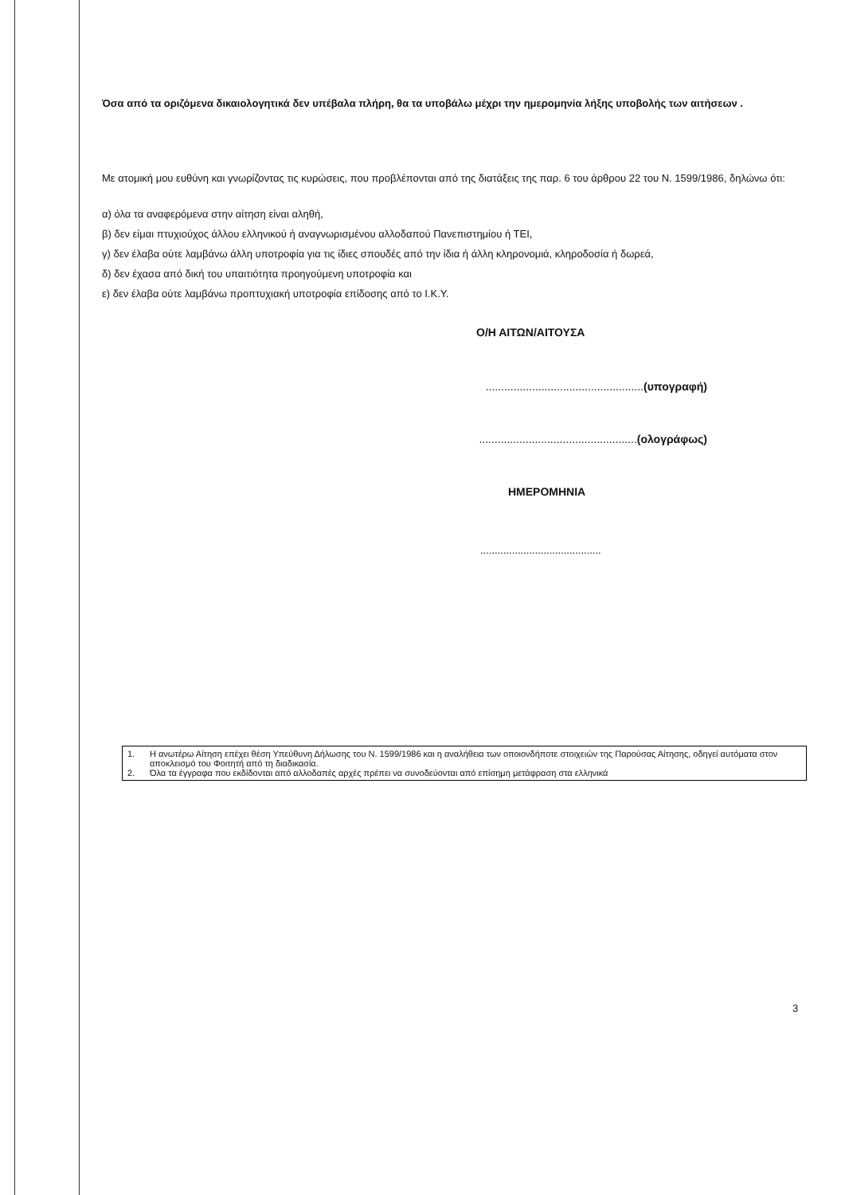Όσα από τα οριζόμενα δικαιολογητικά δεν υπέβαλα πλήρη, θα τα υποβάλω μέχρι την ημερομηνία λήξης υποβολής των αιτήσεων .
Με ατομική μου ευθύνη και γνωρίζοντας τις κυρώσεις, που προβλέπονται από της διατάξεις της παρ. 6 του άρθρου 22 του Ν. 1599/1986, δηλώνω ότι:
α) όλα τα αναφερόμενα στην αίτηση είναι αληθή,
β) δεν είμαι πτυχιούχος άλλου ελληνικού ή αναγνωρισμένου αλλοδαπού Πανεπιστημίου ή ΤΕΙ,
γ) δεν έλαβα ούτε λαμβάνω άλλη υποτροφία για τις ίδιες σπουδές από την ίδια ή άλλη κληρονομιά, κληροδοσία ή δωρεά,
δ) δεν έχασα από δική του υπαιτιότητα προηγούμενη υποτροφία και
ε) δεν έλαβα ούτε λαμβάνω προπτυχιακή υποτροφία επίδοσης από το Ι.Κ.Υ.
Ο/Η ΑΙΤΩΝ/ΑΙΤΟΥΣΑ
...................................................(υπογραφή)
...................................................(ολογράφως)
ΗΜΕΡΟΜΗΝΙΑ
..........................................
1. Η ανωτέρω Αίτηση επέχει θέση Υπεύθυνη Δήλωσης του Ν. 1599/1986 και η αναλήθεια των οποιονδήποτε στοιχειών της Παρούσας Αίτησης, οδηγεί αυτόματα στον αποκλεισμό του Φοιτητή από τη διαδικασία.
2. Όλα τα έγγραφα που εκδίδονται από αλλοδαπές αρχές πρέπει να συνοδεύονται από επίσημη μετάφραση στα ελληνικά
3